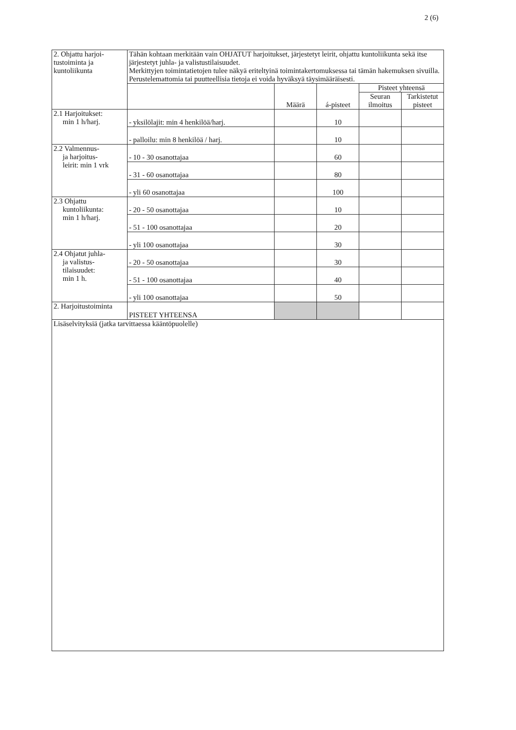2 (6)
| 2. Ohjattu harjoi- tustoiminta ja kuntoliikunta | Tähän kohtaan merkitään vain OHJATUT harjoitukset, järjestetyt leirit, ohjattu kuntoliikunta sekä itse järjestetyt juhla- ja valistustilaisuudet. Merkittyjen toimintatietojen tulee näkyä eriteltyinä toimintakertomuksessa tai tämän hakemuksen sivuilla. Perustelemattomia tai puutteellisia tietoja ei voida hyväksyä täysimääräisesti. | | | | |
| | | Määrä | á-pisteet | Pisteet yhteensä | |
| | | | | Seuran ilmoitus | Tarkistetut pisteet |
| 2.1 Harjoitukset: min 1 h/harj. | - yksilölajit: min 4 henkilöä/harj. | | 10 | | |
| | - palloilu: min 8 henkilöä / harj. | | 10 | | |
| 2.2 Valmennus- ja harjoitus- leirit: min 1 vrk | - 10 - 30 osanottajaa | | 60 | | |
| | - 31 - 60 osanottajaa | | 80 | | |
| | - yli 60 osanottajaa | | 100 | | |
| 2.3 Ohjattu kuntoliikunta: min 1 h/harj. | - 20 - 50 osanottajaa | | 10 | | |
| | - 51 - 100 osanottajaa | | 20 | | |
| | - yli 100 osanottajaa | | 30 | | |
| 2.4 Ohjatut juhla- ja valistus- tilaisuudet: min 1 h. | - 20 - 50 osanottajaa | | 30 | | |
| | - 51 - 100 osanottajaa | | 40 | | |
| | - yli 100 osanottajaa | | 50 | | |
| 2. Harjoitustoiminta | PISTEET YHTEENSA | | | | |
Lisäselvityksiä (jatka tarvittaessa kääntöpuolelle)